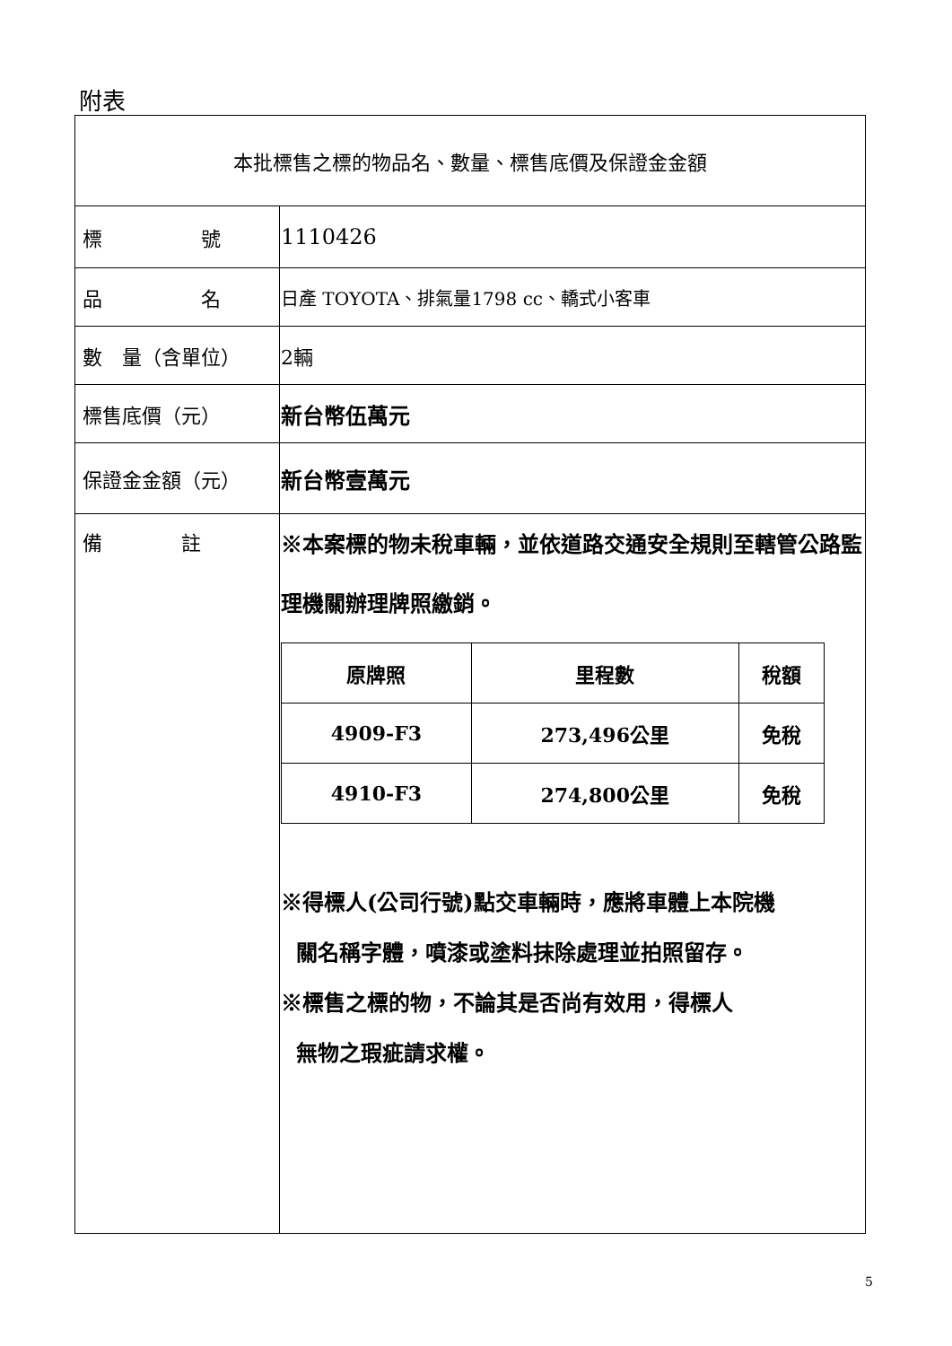附表
| 本批標售之標的物品名、數量、標售底價及保證金金額 | |
| 標 號 | 1110426 |
| 品 名 | 日產 TOYOTA、排氣量1798 cc、轎式小客車 |
| 數 量（含單位） | 2輛 |
| 標售底價（元） | 新台幣伍萬元 |
| 保證金金額（元） | 新台幣壹萬元 |
| 備 註 | ※本案標的物未稅車輛，並依道路交通安全規則至轄管公路監理機關辦理牌照繳銷。 / 原牌照 / 里程數 / 稅額 / / --- / --- / --- / / 4909-F3 / 273,496公里 / 免稅 / / 4910-F3 / 274,800公里 / 免稅 / ※得標人(公司行號)點交車輛時，應將車體上本院機 關名稱字體，噴漆或塗料抹除處理並拍照留存。 ※標售之標的物，不論其是否尚有效用，得標人 無物之瑕疵請求權。 |
5